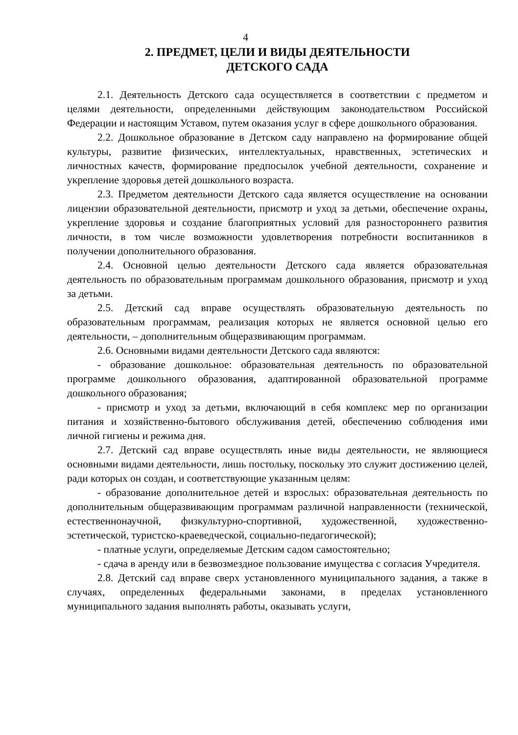4
2. ПРЕДМЕТ, ЦЕЛИ И ВИДЫ ДЕЯТЕЛЬНОСТИ
ДЕТСКОГО САДА
2.1. Деятельность Детского сада осуществляется в соответствии с предметом и целями деятельности, определенными действующим законодательством Российской Федерации и настоящим Уставом, путем оказания услуг в сфере дошкольного образования.
2.2. Дошкольное образование в Детском саду направлено на формирование общей культуры, развитие физических, интеллектуальных, нравственных, эстетических и личностных качеств, формирование предпосылок учебной деятельности, сохранение и укрепление здоровья детей дошкольного возраста.
2.3. Предметом деятельности Детского сада является осуществление на основании лицензии образовательной деятельности, присмотр и уход за детьми, обеспечение охраны, укрепление здоровья и создание благоприятных условий для разностороннего развития личности, в том числе возможности удовлетворения потребности воспитанников в получении дополнительного образования.
2.4. Основной целью деятельности Детского сада является образовательная деятельность по образовательным программам дошкольного образования, присмотр и уход за детьми.
2.5. Детский сад вправе осуществлять образовательную деятельность по образовательным программам, реализация которых не является основной целью его деятельности, – дополнительным общеразвивающим программам.
2.6. Основными видами деятельности Детского сада являются:
- образование дошкольное: образовательная деятельность по образовательной программе дошкольного образования, адаптированной образовательной программе дошкольного образования;
- присмотр и уход за детьми, включающий в себя комплекс мер по организации питания и хозяйственно-бытового обслуживания детей, обеспечению соблюдения ими личной гигиены и режима дня.
2.7. Детский сад вправе осуществлять иные виды деятельности, не являющиеся основными видами деятельности, лишь постольку, поскольку это служит достижению целей, ради которых он создан, и соответствующие указанным целям:
- образование дополнительное детей и взрослых: образовательная деятельность по дополнительным общеразвивающим программам различной направленности (технической, естественнонаучной, физкультурно-спортивной, художественной, художественно-эстетической, туристско-краеведческой, социально-педагогической);
- платные услуги, определяемые Детским садом самостоятельно;
- сдача в аренду или в безвозмездное пользование имущества с согласия Учредителя.
2.8. Детский сад вправе сверх установленного муниципального задания, а также в случаях, определенных федеральными законами, в пределах установленного муниципального задания выполнять работы, оказывать услуги,